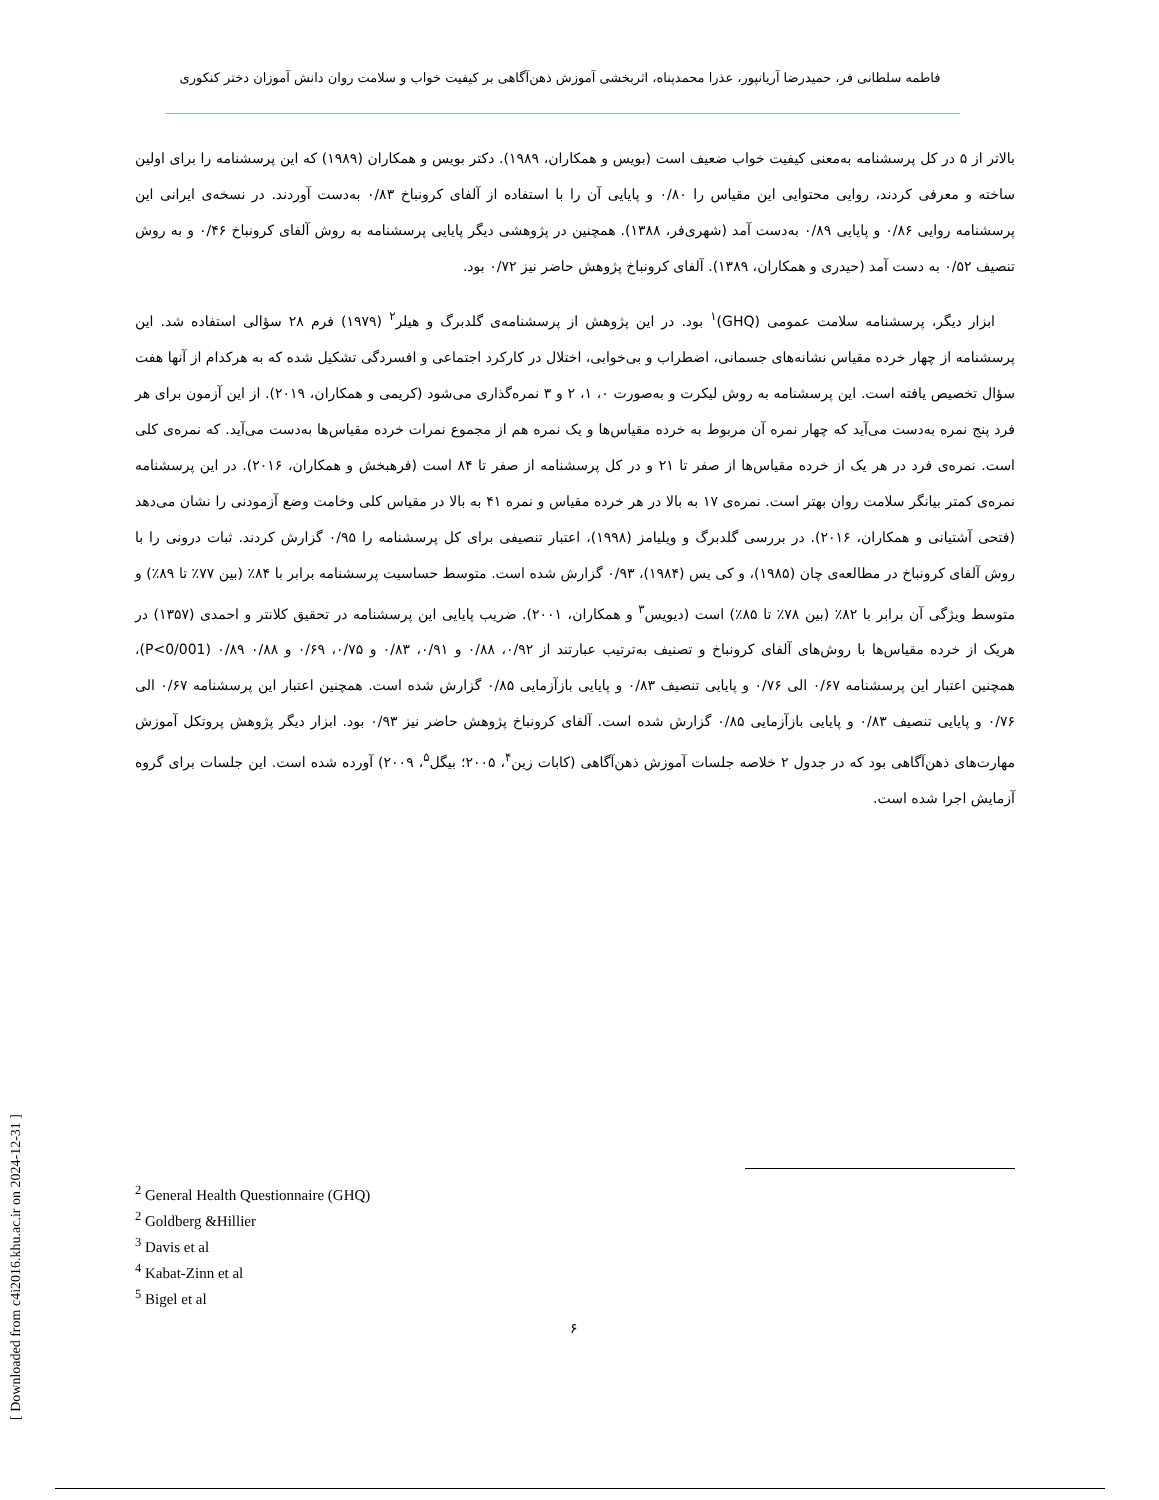فاطمه سلطانی فر، حمیدرضا آریانپور، عذرا محمدپناه، اثربخشی آموزش ذهن‌آگاهی بر کیفیت خواب و سلامت روان دانش آموزان دختر کنکوری
بالاتر از ۵ در کل پرسشنامه به‌معنی کیفیت خواب ضعیف است (بویس و همکاران، ۱۹۸۹). دکتر بویس و همکاران (۱۹۸۹) که این پرسشنامه را برای اولین ساخته و معرفی کردند، روایی محتوایی این مقیاس را ۰/۸۰ و پایایی آن را با استفاده از آلفای کرونباخ ۰/۸۳ به‌دست آوردند. در نسخه‌ی ایرانی این پرسشنامه روایی ۰/۸۶ و پایایی ۰/۸۹ به‌دست آمد (شهری‌فر، ۱۳۸۸). همچنین در پژوهشی دیگر پایایی پرسشنامه به روش آلفای کرونباخ ۰/۴۶ و به روش تنصیف ۰/۵۲ به دست آمد (حیدری و همکاران، ۱۳۸۹). آلفای کرونباخ پژوهش حاضر نیز ۰/۷۲ بود.
ابزار دیگر، پرسشنامه سلامت عمومی (GHQ)<sup>۱</sup> بود. در این پژوهش از پرسشنامه‌ی گلدبرگ و هیلر<sup>۲</sup> (۱۹۷۹) فرم ۲۸ سؤالی استفاده شد. این پرسشنامه از چهار خرده مقیاس نشانه‌های جسمانی، اضطراب و بی‌خوابی، اختلال در کارکرد اجتماعی و افسردگی تشکیل شده که به هرکدام از آنها هفت سؤال تخصیص یافته است. این پرسشنامه به روش لیکرت و به‌صورت ۰، ۱، ۲ و ۳ نمره‌گذاری می‌شود (کریمی و همکاران، ۲۰۱۹). از این آزمون برای هر فرد پنج نمره به‌دست می‌آید که چهار نمره آن مربوط به خرده مقیاس‌ها و یک نمره هم از مجموع نمرات خرده مقیاس‌ها به‌دست می‌آید. که نمره‌ی کلی است. نمره‌ی فرد در هر یک از خرده مقیاس‌ها از صفر تا ۲۱ و در کل پرسشنامه از صفر تا ۸۴ است (فرهبخش و همکاران، ۲۰۱۶). در این پرسشنامه نمره‌ی کمتر بیانگر سلامت روان بهتر است. نمره‌ی ۱۷ به بالا در هر خرده مقیاس و نمره ۴۱ به بالا در مقیاس کلی وخامت وضع آزمودنی را نشان می‌دهد (فتحی آشتیانی و همکاران، ۲۰۱۶). در بررسی گلدبرگ و ویلیامز (۱۹۹۸)، اعتبار تنصیفی برای کل پرسشنامه را ۰/۹۵ گزارش کردند. ثبات درونی را با روش آلفای کرونباخ در مطالعه‌ی چان (۱۹۸۵)، و کی یس (۱۹۸۴)، ۰/۹۳ گزارش شده است. متوسط حساسیت پرسشنامه برابر با ۸۴٪ (بین ۷۷٪ تا ۸۹٪) و متوسط ویژگی آن برابر با ۸۲٪ (بین ۷۸٪ تا ۸۵٪) است (دیویس<sup>۳</sup> و همکاران، ۲۰۰۱). ضریب پایایی این پرسشنامه در تحقیق کلانتر و احمدی (۱۳۵۷) در هریک از خرده مقیاس‌ها با روش‌های آلفای کرونباخ و تصنیف به‌ترتیب عبارتند از ۰/۹۲، ۰/۸۸ و ۰/۹۱، ۰/۸۳ و ۰/۷۵، ۰/۶۹ و ۰/۸۸ ۰/۸۹ (P<0/001)، همچنین اعتبار این پرسشنامه ۰/۶۷ الی ۰/۷۶ و پایایی تنصیف ۰/۸۳ و پایایی بازآزمایی ۰/۸۵ گزارش شده است. همچنین اعتبار این پرسشنامه ۰/۶۷ الی ۰/۷۶ و پایایی تنصیف ۰/۸۳ و پایایی بازآزمایی ۰/۸۵ گزارش شده است. آلفای کرونباخ پژوهش حاضر نیز ۰/۹۳ بود. ابزار دیگر پژوهش پروتکل آموزش مهارت‌های ذهن‌آگاهی بود که در جدول ۲ خلاصه جلسات آموزش ذهن‌آگاهی (کابات زین<sup>۴</sup>، ۲۰۰۵؛ بیگل<sup>۵</sup>، ۲۰۰۹) آورده شده است. این جلسات برای گروه آزمایش اجرا شده است.
<sup>2</sup> General Health Questionnaire (GHQ)
<sup>2</sup> Goldberg &Hillier
<sup>3</sup> Davis et al
<sup>4</sup> Kabat-Zinn et al
<sup>5</sup> Bigel et al
۶
[ Downloaded from c4i2016.khu.ac.ir on 2024-12-31 ]